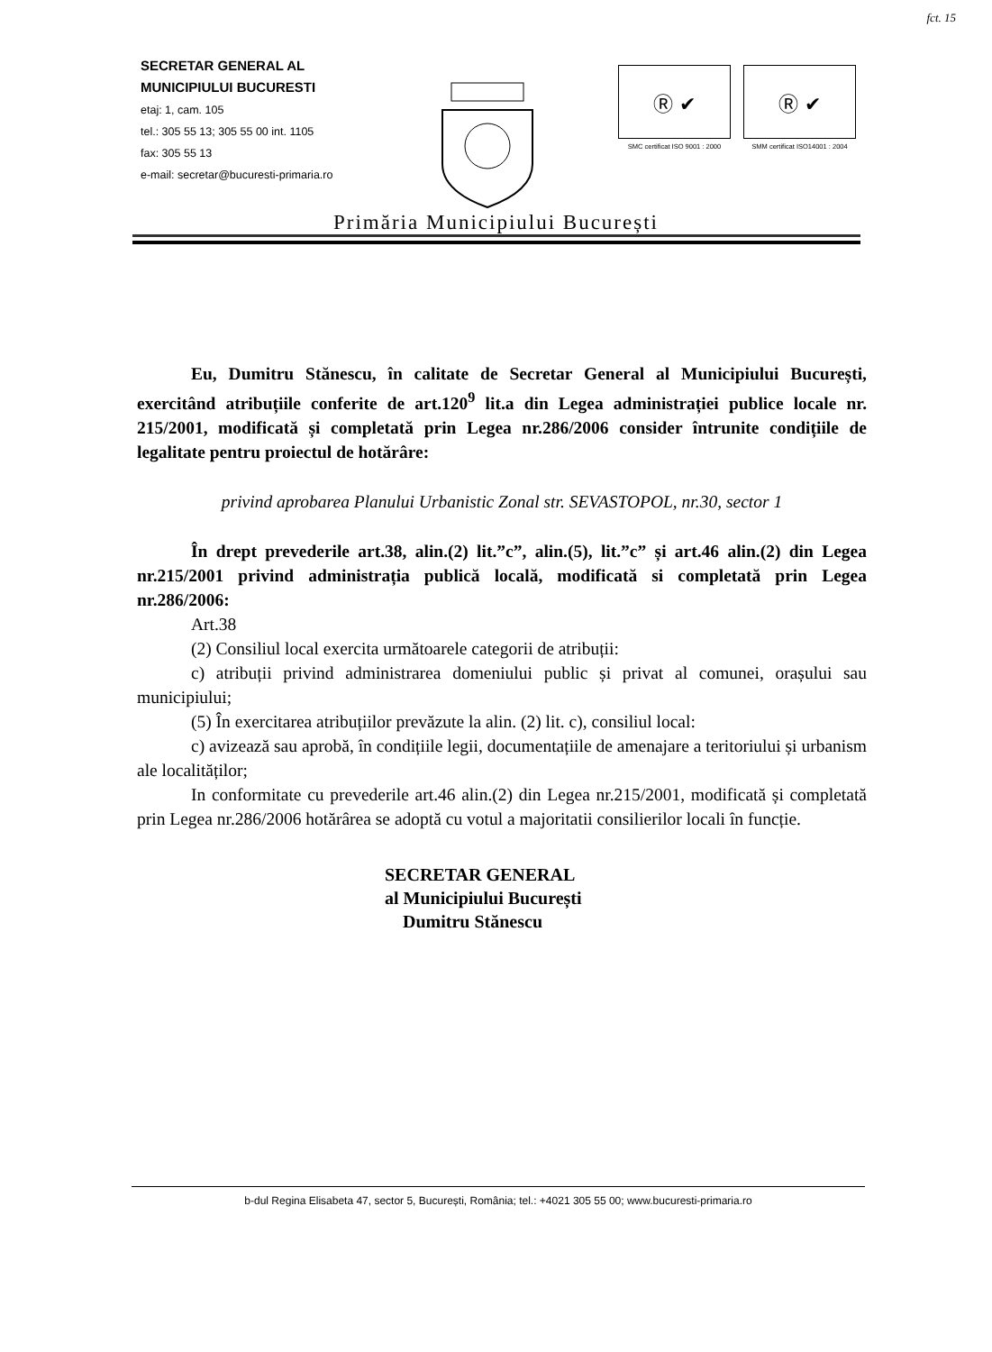fct. 15
SECRETAR GENERAL AL
MUNICIPIULUI BUCURESTI
etaj: 1, cam. 105
tel.: 305 55 13; 305 55 00 int. 1105
fax: 305 55 13
e-mail: secretar@bucuresti-primaria.ro
Ⓡ ✔
SMC certificat ISO 9001 : 2000
Ⓡ ✔
SMM certificat ISO14001 : 2004
Primăria Municipiului București
Eu, Dumitru Stănescu, în calitate de Secretar General al Municipiului București, exercitând atribuțiile conferite de art.120<sup>9</sup> lit.a din Legea administrației publice locale nr. 215/2001, modificată și completată prin Legea nr.286/2006 consider întrunite condițiile de legalitate pentru proiectul de hotărâre:
privind aprobarea Planului Urbanistic Zonal str. SEVASTOPOL, nr.30, sector 1
În drept prevederile art.38, alin.(2) lit.”c”, alin.(5), lit.”c” și art.46 alin.(2) din Legea nr.215/2001 privind administrația publică locală, modificată si completată prin Legea nr.286/2006:
Art.38
(2) Consiliul local exercita următoarele categorii de atribuții:
c) atribuții privind administrarea domeniului public și privat al comunei, orașului sau municipiului;
(5) În exercitarea atribuțiilor prevăzute la alin. (2) lit. c), consiliul local:
c) avizează sau aprobă, în condițiile legii, documentațiile de amenajare a teritoriului și urbanism ale localităților;
In conformitate cu prevederile art.46 alin.(2) din Legea nr.215/2001, modificată și completată prin Legea nr.286/2006 hotărârea se adoptă cu votul a majoritatii consilierilor locali în funcție.
SECRETAR GENERAL
al Municipiului București
Dumitru Stănescu
b-dul Regina Elisabeta 47, sector 5, București, România; tel.: +4021 305 55 00; www.bucuresti-primaria.ro